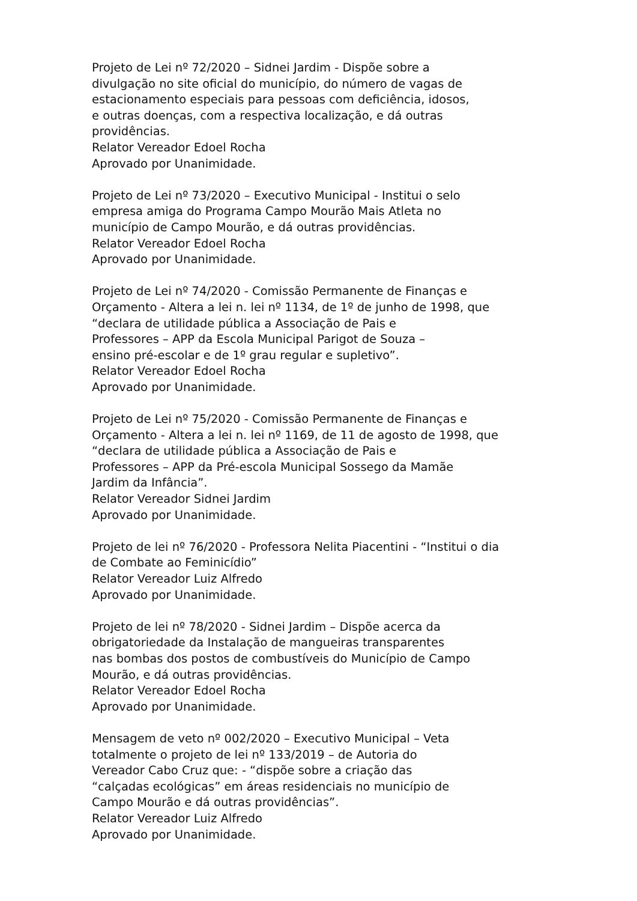Projeto de Lei nº 72/2020 – Sidnei Jardim - Dispõe sobre a
divulgação no site oficial do município, do número de vagas de
estacionamento especiais para pessoas com deficiência, idosos,
e outras doenças, com a respectiva localização, e dá outras
providências.
Relator Vereador Edoel Rocha
Aprovado por Unanimidade.
Projeto de Lei nº 73/2020 – Executivo Municipal - Institui o selo
empresa amiga do Programa Campo Mourão Mais Atleta no
município de Campo Mourão, e dá outras providências.
Relator Vereador Edoel Rocha
Aprovado por Unanimidade.
Projeto de Lei nº 74/2020 - Comissão Permanente de Finanças e
Orçamento - Altera a lei n. lei nº 1134, de 1º de junho de 1998, que
“declara de utilidade pública a Associação de Pais e
Professores – APP da Escola Municipal Parigot de Souza –
ensino pré-escolar e de 1º grau regular e supletivo”.
Relator Vereador Edoel Rocha
Aprovado por Unanimidade.
Projeto de Lei nº 75/2020 - Comissão Permanente de Finanças e
Orçamento - Altera a lei n. lei nº 1169, de 11 de agosto de 1998, que
“declara de utilidade pública a Associação de Pais e
Professores – APP da Pré-escola Municipal Sossego da Mamãe
Jardim da Infância”.
Relator Vereador Sidnei Jardim
Aprovado por Unanimidade.
Projeto de lei nº 76/2020 - Professora Nelita Piacentini - “Institui o dia
de Combate ao Feminicídio”
Relator Vereador Luiz Alfredo
Aprovado por Unanimidade.
Projeto de lei nº 78/2020 - Sidnei Jardim – Dispõe acerca da
obrigatoriedade da Instalação de mangueiras transparentes
nas bombas dos postos de combustíveis do Município de Campo
Mourão, e dá outras providências.
Relator Vereador Edoel Rocha
Aprovado por Unanimidade.
Mensagem de veto nº 002/2020 – Executivo Municipal – Veta
totalmente o projeto de lei nº 133/2019 – de Autoria do
Vereador Cabo Cruz que: - “dispõe sobre a criação das
“calçadas ecológicas” em áreas residenciais no município de
Campo Mourão e dá outras providências”.
Relator Vereador Luiz Alfredo
Aprovado por Unanimidade.